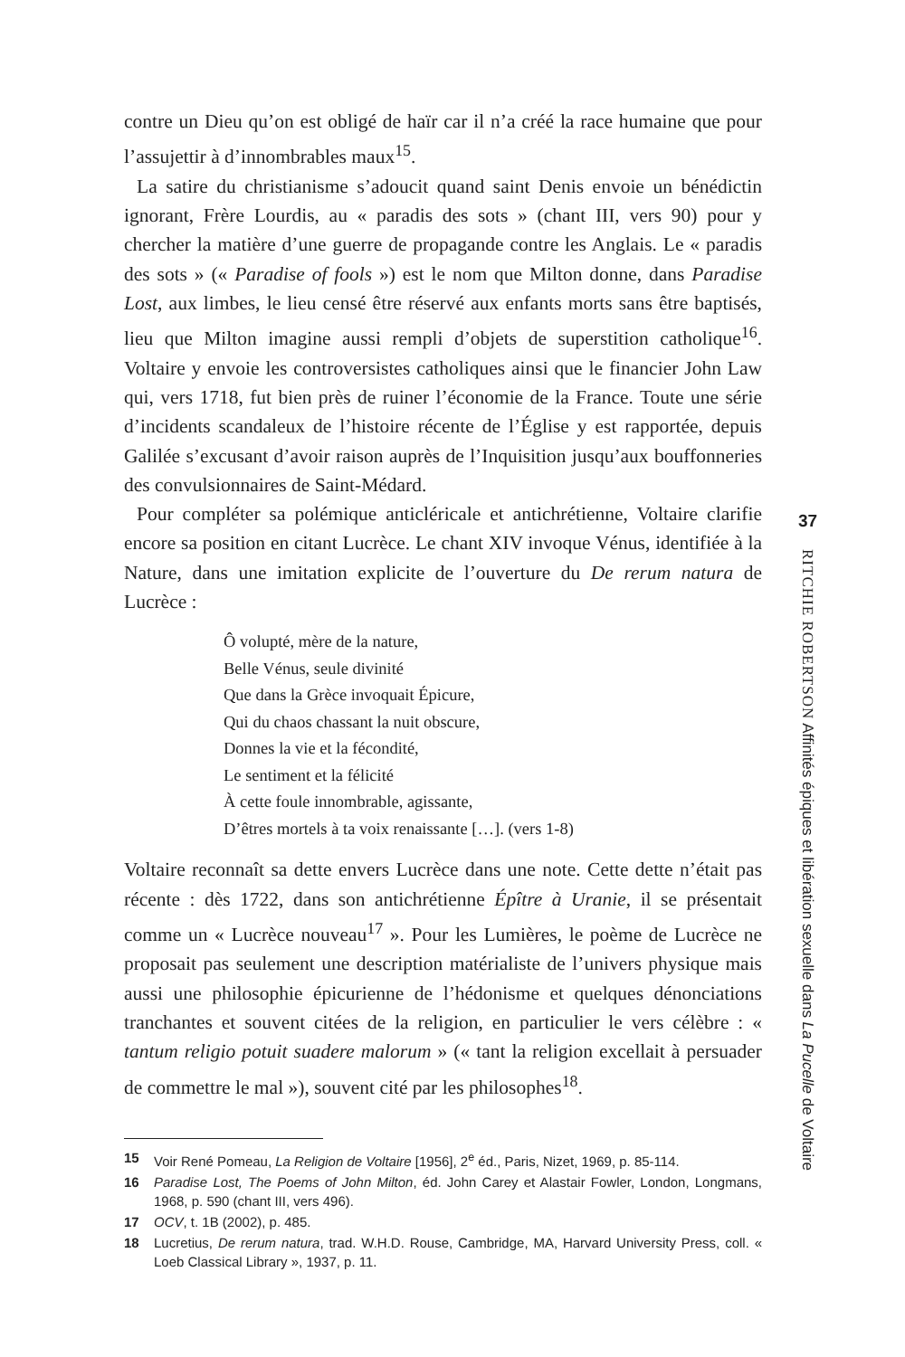contre un Dieu qu’on est obligé de haïr car il n’a créé la race humaine que pour l’assujettir à d’innombrables maux<sup>15</sup>.
La satire du christianisme s’adoucit quand saint Denis envoie un bénédictin ignorant, Frère Lourdis, au « paradis des sots » (chant III, vers 90) pour y chercher la matière d’une guerre de propagande contre les Anglais. Le « paradis des sots » (« Paradise of fools ») est le nom que Milton donne, dans Paradise Lost, aux limbes, le lieu censé être réservé aux enfants morts sans être baptisés, lieu que Milton imagine aussi rempli d’objets de superstition catholique<sup>16</sup>. Voltaire y envoie les controversistes catholiques ainsi que le financier John Law qui, vers 1718, fut bien près de ruiner l’économie de la France. Toute une série d’incidents scandaleux de l’histoire récente de l’Église y est rapportée, depuis Galilée s’excusant d’avoir raison auprès de l’Inquisition jusqu’aux bouffonneries des convulsionnaires de Saint-Médard.
Pour compléter sa polémique anticléricale et antichrétienne, Voltaire clarifie encore sa position en citant Lucrèce. Le chant XIV invoque Vénus, identifiée à la Nature, dans une imitation explicite de l’ouverture du De rerum natura de Lucrèce :
Ô volupté, mère de la nature,
Belle Vénus, seule divinité
Que dans la Grèce invoquait Épicure,
Qui du chaos chassant la nuit obscure,
Donnes la vie et la fécondité,
Le sentiment et la félicité
À cette foule innombrable, agissante,
D’êtres mortels à ta voix renaissante […]. (vers 1-8)
Voltaire reconnaît sa dette envers Lucrèce dans une note. Cette dette n’était pas récente : dès 1722, dans son antichrétienne Épître à Uranie, il se présentait comme un « Lucrèce nouveau<sup>17</sup> ». Pour les Lumières, le poème de Lucrèce ne proposait pas seulement une description matérialiste de l’univers physique mais aussi une philosophie épicurienne de l’hédonisme et quelques dénonciations tranchantes et souvent citées de la religion, en particulier le vers célèbre : « tantum religio potuit suadere malorum » (« tant la religion excellait à persuader de commettre le mal »), souvent cité par les philosophes<sup>18</sup>.
15 Voir René Pomeau, La Religion de Voltaire [1956], 2<sup>e</sup> éd., Paris, Nizet, 1969, p. 85-114.
16 Paradise Lost, The Poems of John Milton, éd. John Carey et Alastair Fowler, London, Longmans, 1968, p. 590 (chant III, vers 496).
17 OCV, t. 1B (2002), p. 485.
18 Lucretius, De rerum natura, trad. W.H.D. Rouse, Cambridge, MA, Harvard University Press, coll. « Loeb Classical Library », 1937, p. 11.
37
RITCHIE ROBERTSON Affinités épiques et libération sexuelle dans La Pucelle de Voltaire